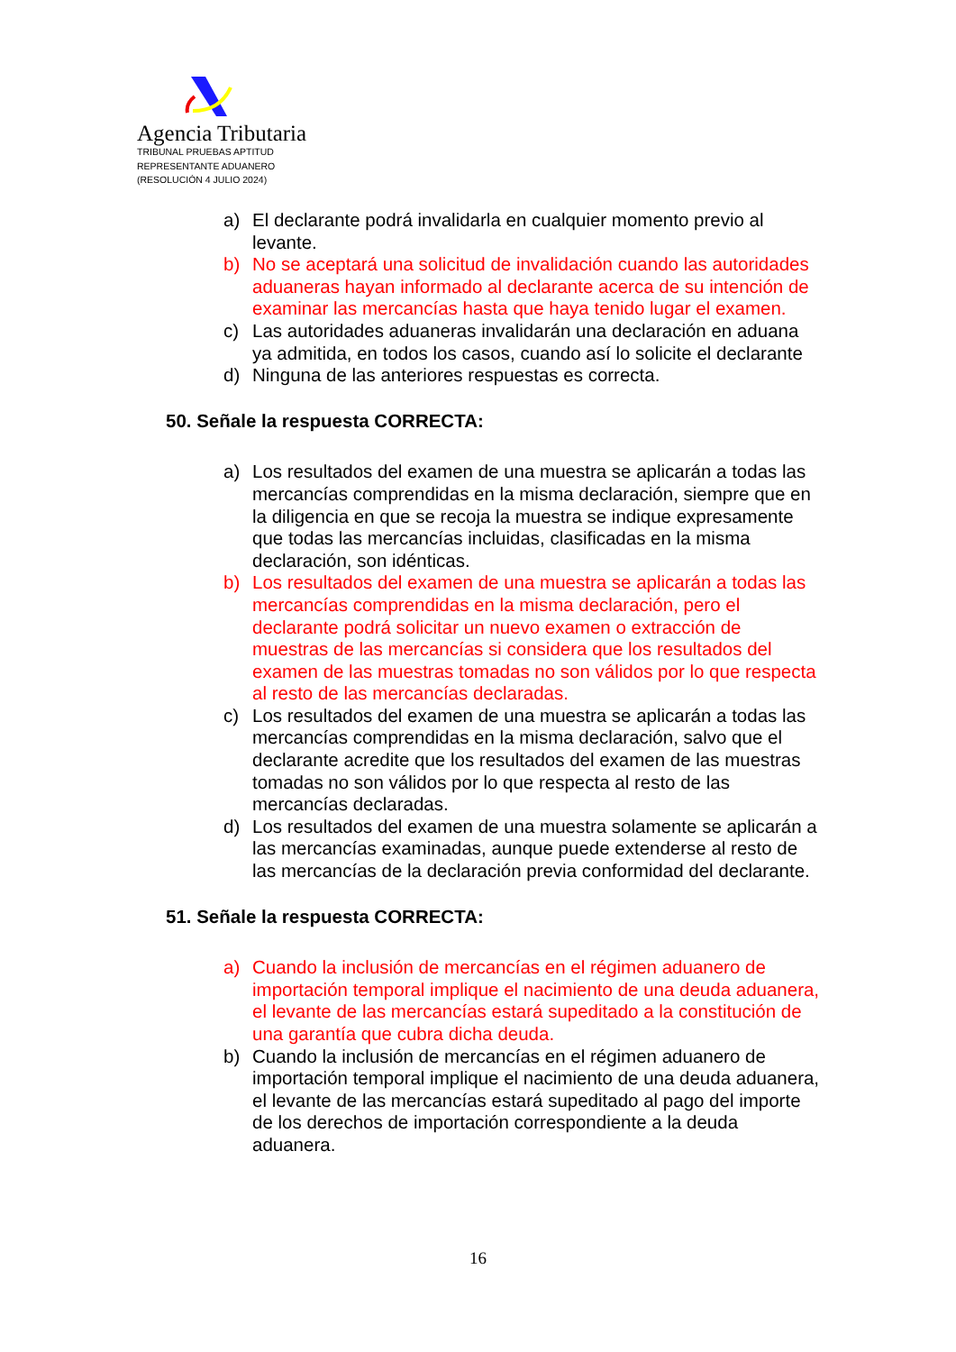Agencia Tributaria
TRIBUNAL PRUEBAS APTITUD
REPRESENTANTE ADUANERO
(RESOLUCIÓN 4 JULIO 2024)
a) El declarante podrá invalidarla en cualquier momento previo al levante.
b) No se aceptará una solicitud de invalidación cuando las autoridades aduaneras hayan informado al declarante acerca de su intención de examinar las mercancías hasta que haya tenido lugar el examen.
c) Las autoridades aduaneras invalidarán una declaración en aduana ya admitida, en todos los casos, cuando así lo solicite el declarante
d) Ninguna de las anteriores respuestas es correcta.
50. Señale la respuesta CORRECTA:
a) Los resultados del examen de una muestra se aplicarán a todas las mercancías comprendidas en la misma declaración, siempre que en la diligencia en que se recoja la muestra se indique expresamente que todas las mercancías incluidas, clasificadas en la misma declaración, son idénticas.
b) Los resultados del examen de una muestra se aplicarán a todas las mercancías comprendidas en la misma declaración, pero el declarante podrá solicitar un nuevo examen o extracción de muestras de las mercancías si considera que los resultados del examen de las muestras tomadas no son válidos por lo que respecta al resto de las mercancías declaradas.
c) Los resultados del examen de una muestra se aplicarán a todas las mercancías comprendidas en la misma declaración, salvo que el declarante acredite que los resultados del examen de las muestras tomadas no son válidos por lo que respecta al resto de las mercancías declaradas.
d) Los resultados del examen de una muestra solamente se aplicarán a las mercancías examinadas, aunque puede extenderse al resto de las mercancías de la declaración previa conformidad del declarante.
51. Señale la respuesta CORRECTA:
a) Cuando la inclusión de mercancías en el régimen aduanero de importación temporal implique el nacimiento de una deuda aduanera, el levante de las mercancías estará supeditado a la constitución de una garantía que cubra dicha deuda.
b) Cuando la inclusión de mercancías en el régimen aduanero de importación temporal implique el nacimiento de una deuda aduanera, el levante de las mercancías estará supeditado al pago del importe de los derechos de importación correspondiente a la deuda aduanera.
16